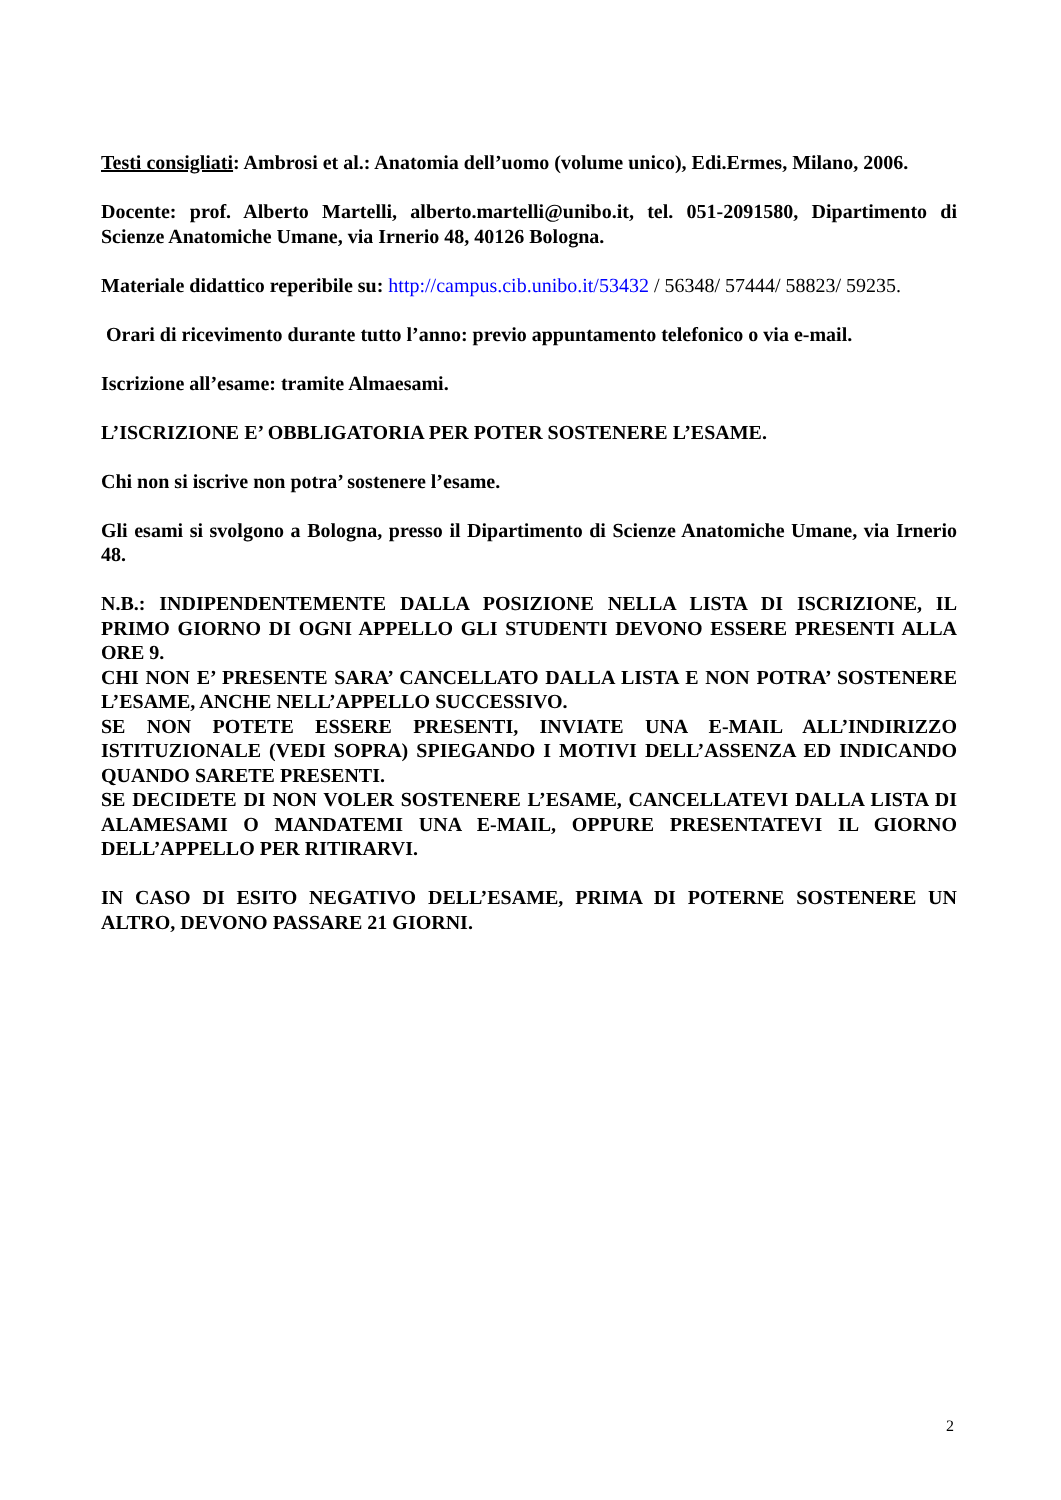Testi consigliati: Ambrosi et al.: Anatomia dell’uomo (volume unico), Edi.Ermes, Milano, 2006.
Docente: prof. Alberto Martelli, alberto.martelli@unibo.it, tel. 051-2091580, Dipartimento di Scienze Anatomiche Umane, via Irnerio 48, 40126 Bologna.
Materiale didattico reperibile su: http://campus.cib.unibo.it/53432 / 56348/ 57444/ 58823/ 59235.
Orari di ricevimento durante tutto l’anno: previo appuntamento telefonico o via e-mail.
Iscrizione all’esame: tramite Almaesami.
L’ISCRIZIONE E’ OBBLIGATORIA PER POTER SOSTENERE L’ESAME.
Chi non si iscrive non potra’ sostenere l’esame.
Gli esami si svolgono a Bologna, presso il Dipartimento di Scienze Anatomiche Umane, via Irnerio 48.
N.B.: INDIPENDENTEMENTE DALLA POSIZIONE NELLA LISTA DI ISCRIZIONE, IL PRIMO GIORNO DI OGNI APPELLO GLI STUDENTI DEVONO ESSERE PRESENTI ALLA ORE 9.
CHI NON E’ PRESENTE SARA’ CANCELLATO DALLA LISTA E NON POTRA’ SOSTENERE L’ESAME, ANCHE NELL’APPELLO SUCCESSIVO.
SE NON POTETE ESSERE PRESENTI, INVIATE UNA E-MAIL ALL’INDIRIZZO ISTITUZIONALE (VEDI SOPRA) SPIEGANDO I MOTIVI DELL’ASSENZA ED INDICANDO QUANDO SARETE PRESENTI.
SE DECIDETE DI NON VOLER SOSTENERE L’ESAME, CANCELLATEVI DALLA LISTA DI ALAMESAMI O MANDATEMI UNA E-MAIL, OPPURE PRESENTATEVI IL GIORNO DELL’APPELLO PER RITIRARVI.
IN CASO DI ESITO NEGATIVO DELL’ESAME, PRIMA DI POTERNE SOSTENERE UN ALTRO, DEVONO PASSARE 21 GIORNI.
2